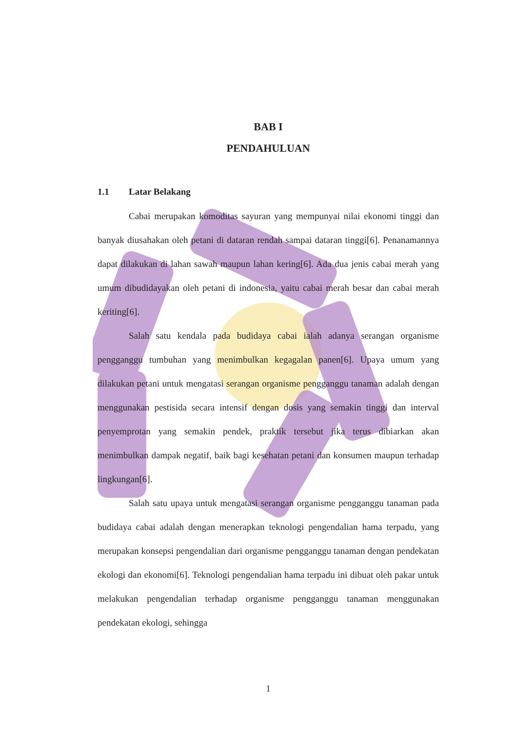BAB I
PENDAHULUAN
1.1 Latar Belakang
Cabai merupakan komoditas sayuran yang mempunyai nilai ekonomi tinggi dan banyak diusahakan oleh petani di dataran rendah sampai dataran tinggi[6]. Penanamannya dapat dilakukan di lahan sawah maupun lahan kering[6]. Ada dua jenis cabai merah yang umum dibudidayakan oleh petani di indonesia, yaitu cabai merah besar dan cabai merah keriting[6].
Salah satu kendala pada budidaya cabai ialah adanya serangan organisme pengganggu tumbuhan yang menimbulkan kegagalan panen[6]. Upaya umum yang dilakukan petani untuk mengatasi serangan organisme pengganggu tanaman adalah dengan menggunakan pestisida secara intensif dengan dosis yang semakin tinggi dan interval penyemprotan yang semakin pendek, praktik tersebut jika terus dibiarkan akan menimbulkan dampak negatif, baik bagi kesehatan petani dan konsumen maupun terhadap lingkungan[6].
Salah satu upaya untuk mengatasi serangan organisme pengganggu tanaman pada budidaya cabai adalah dengan menerapkan teknologi pengendalian hama terpadu, yang merupakan konsepsi pengendalian dari organisme pengganggu tanaman dengan pendekatan ekologi dan ekonomi[6]. Teknologi pengendalian hama terpadu ini dibuat oleh pakar untuk melakukan pengendalian terhadap organisme pengganggu tanaman menggunakan pendekatan ekologi, sehingga
1